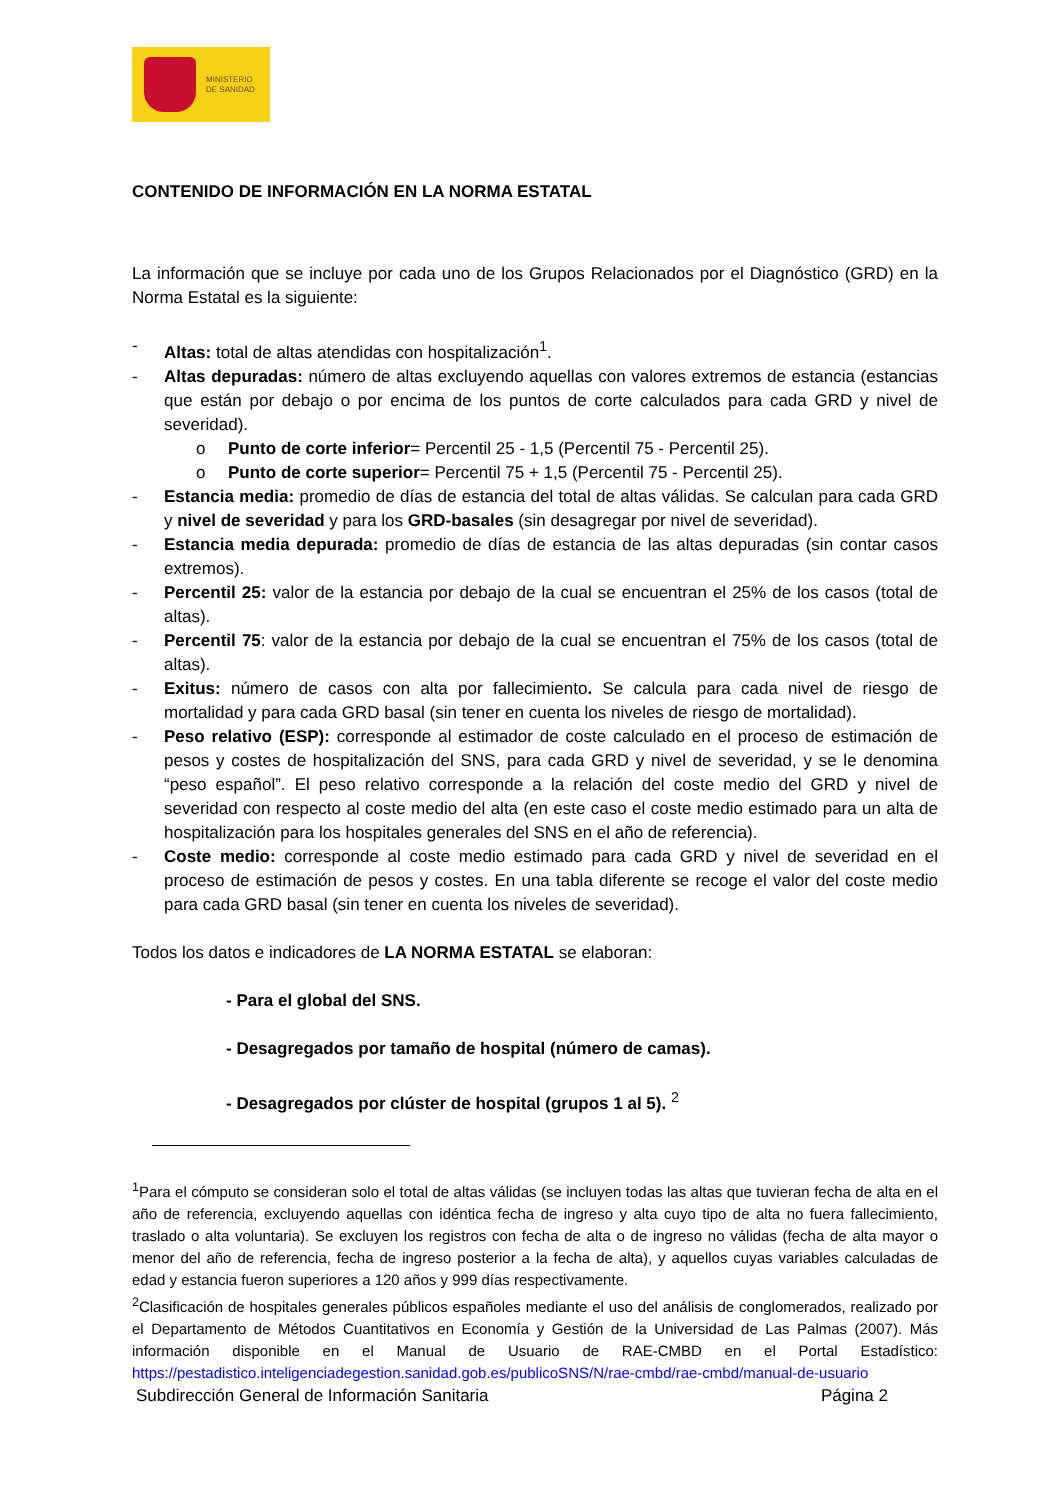MINISTERIO
DE SANIDAD
CONTENIDO DE INFORMACIÓN EN LA NORMA ESTATAL
La información que se incluye por cada uno de los Grupos Relacionados por el Diagnóstico (GRD) en la Norma Estatal es la siguiente:
- Altas: total de altas atendidas con hospitalización<sup>1</sup>.
- Altas depuradas: número de altas excluyendo aquellas con valores extremos de estancia (estancias que están por debajo o por encima de los puntos de corte calculados para cada GRD y nivel de severidad).
o Punto de corte inferior= Percentil 25 - 1,5 (Percentil 75 - Percentil 25).
o Punto de corte superior= Percentil 75 + 1,5 (Percentil 75 - Percentil 25).
- Estancia media: promedio de días de estancia del total de altas válidas. Se calculan para cada GRD y nivel de severidad y para los GRD-basales (sin desagregar por nivel de severidad).
- Estancia media depurada: promedio de días de estancia de las altas depuradas (sin contar casos extremos).
- Percentil 25: valor de la estancia por debajo de la cual se encuentran el 25% de los casos (total de altas).
- Percentil 75: valor de la estancia por debajo de la cual se encuentran el 75% de los casos (total de altas).
- Exitus: número de casos con alta por fallecimiento. Se calcula para cada nivel de riesgo de mortalidad y para cada GRD basal (sin tener en cuenta los niveles de riesgo de mortalidad).
- Peso relativo (ESP): corresponde al estimador de coste calculado en el proceso de estimación de pesos y costes de hospitalización del SNS, para cada GRD y nivel de severidad, y se le denomina “peso español”. El peso relativo corresponde a la relación del coste medio del GRD y nivel de severidad con respecto al coste medio del alta (en este caso el coste medio estimado para un alta de hospitalización para los hospitales generales del SNS en el año de referencia).
- Coste medio: corresponde al coste medio estimado para cada GRD y nivel de severidad en el proceso de estimación de pesos y costes. En una tabla diferente se recoge el valor del coste medio para cada GRD basal (sin tener en cuenta los niveles de severidad).
Todos los datos e indicadores de LA NORMA ESTATAL se elaboran:
- Para el global del SNS.
- Desagregados por tamaño de hospital (número de camas).
- Desagregados por clúster de hospital (grupos 1 al 5). <sup>2</sup>
<sup>1</sup> Para el cómputo se consideran solo el total de altas válidas (se incluyen todas las altas que tuvieran fecha de alta en el año de referencia, excluyendo aquellas con idéntica fecha de ingreso y alta cuyo tipo de alta no fuera fallecimiento, traslado o alta voluntaria). Se excluyen los registros con fecha de alta o de ingreso no válidas (fecha de alta mayor o menor del año de referencia, fecha de ingreso posterior a la fecha de alta), y aquellos cuyas variables calculadas de edad y estancia fueron superiores a 120 años y 999 días respectivamente.
<sup>2</sup> Clasificación de hospitales generales públicos españoles mediante el uso del análisis de conglomerados, realizado por el Departamento de Métodos Cuantitativos en Economía y Gestión de la Universidad de Las Palmas (2007). Más información disponible en el Manual de Usuario de RAE-CMBD en el Portal Estadístico: https://pestadistico.inteligenciadegestion.sanidad.gob.es/publicoSNS/N/rae-cmbd/rae-cmbd/manual-de-usuario
Subdirección General de Información Sanitaria Página 2